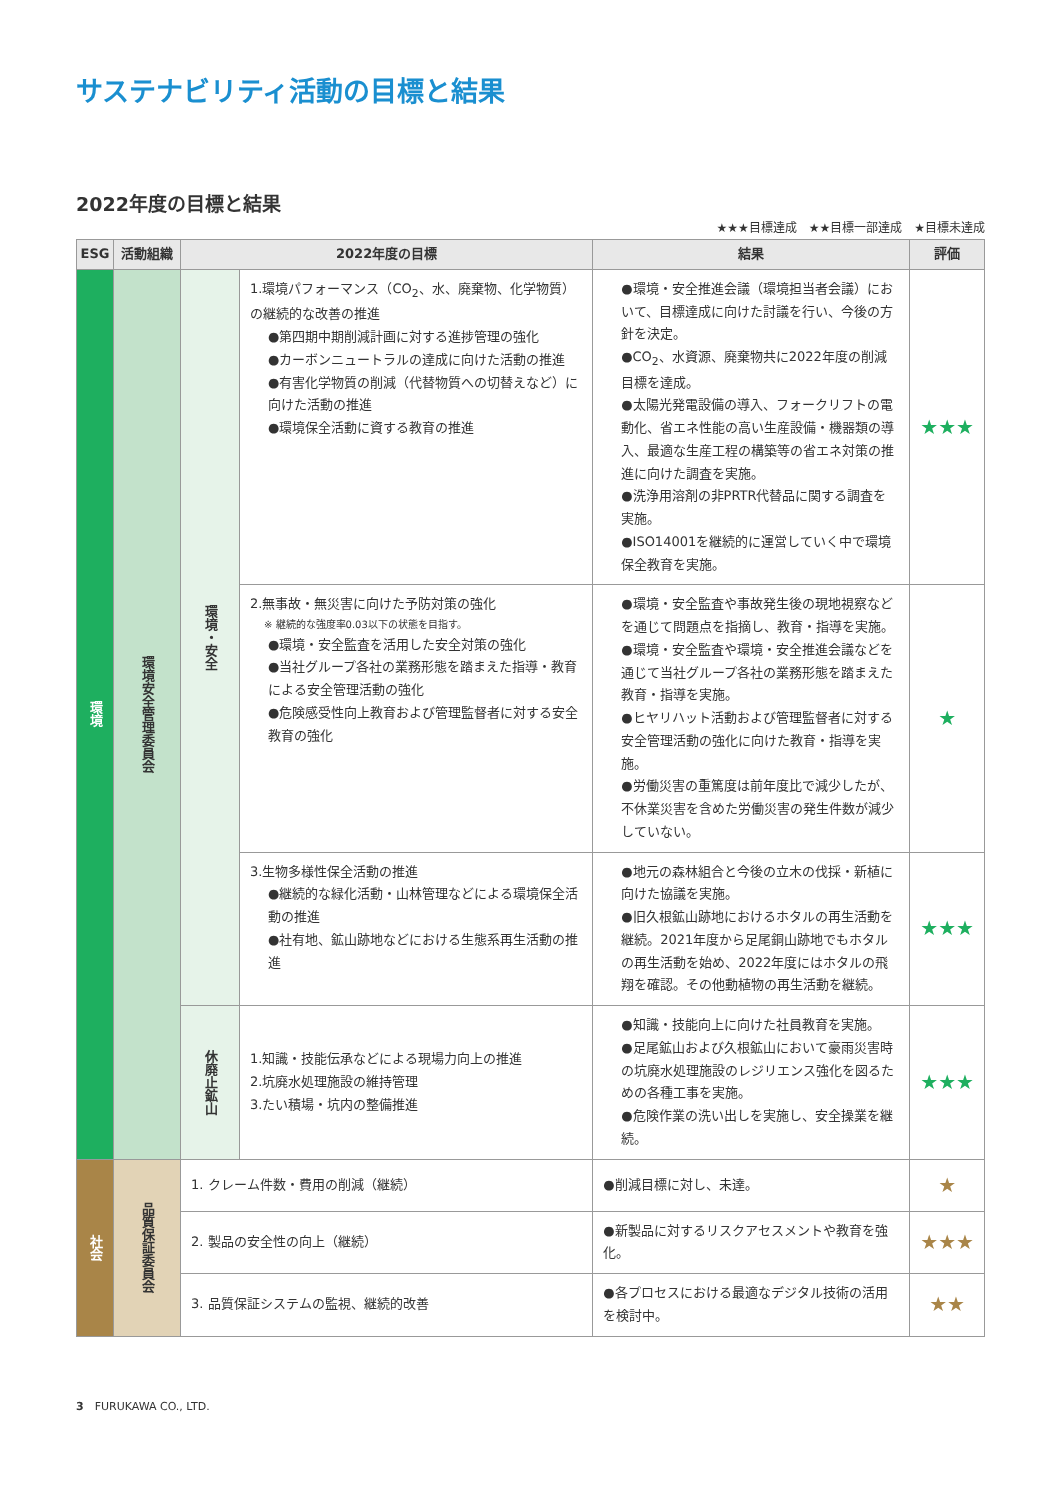サステナビリティ活動の目標と結果
2022年度の目標と結果
★★★目標達成　★★目標一部達成　★目標未達成
| ESG | 活動組織 | 2022年度の目標 | | 結果 | 評価 |
| --- | --- | --- | --- | --- | --- |
| 環境 | 環境安全管理委員会 | 環境・安全 | 1.環境パフォーマンス（CO<sub>2</sub>、水、廃棄物、化学物質）の継続的な改善の推進 ●第四期中期削減計画に対する進捗管理の強化 ●カーボンニュートラルの達成に向けた活動の推進 ●有害化学物質の削減（代替物質への切替えなど）に向けた活動の推進 ●環境保全活動に資する教育の推進 | ●環境・安全推進会議（環境担当者会議）において、目標達成に向けた討議を行い、今後の方針を決定。 ●CO<sub>2</sub>、水資源、廃棄物共に2022年度の削減目標を達成。 ●太陽光発電設備の導入、フォークリフトの電動化、省エネ性能の高い生産設備・機器類の導入、最適な生産工程の構築等の省エネ対策の推進に向けた調査を実施。 ●洗浄用溶剤の非PRTR代替品に関する調査を実施。 ●ISO14001を継続的に運営していく中で環境保全教育を実施。 | ★★★ |
| | | | 2.無事故・無災害に向けた予防対策の強化 ※ 継続的な強度率0.03以下の状態を目指す。 ●環境・安全監査を活用した安全対策の強化 ●当社グループ各社の業務形態を踏まえた指導・教育による安全管理活動の強化 ●危険感受性向上教育および管理監督者に対する安全教育の強化 | ●環境・安全監査や事故発生後の現地視察などを通じて問題点を指摘し、教育・指導を実施。 ●環境・安全監査や環境・安全推進会議などを通じて当社グループ各社の業務形態を踏まえた教育・指導を実施。 ●ヒヤリハット活動および管理監督者に対する安全管理活動の強化に向けた教育・指導を実施。 ●労働災害の重篤度は前年度比で減少したが、不休業災害を含めた労働災害の発生件数が減少していない。 | ★ |
| | | | 3.生物多様性保全活動の推進 ●継続的な緑化活動・山林管理などによる環境保全活動の推進 ●社有地、鉱山跡地などにおける生態系再生活動の推進 | ●地元の森林組合と今後の立木の伐採・新植に向けた協議を実施。 ●旧久根鉱山跡地におけるホタルの再生活動を継続。2021年度から足尾銅山跡地でもホタルの再生活動を始め、2022年度にはホタルの飛翔を確認。その他動植物の再生活動を継続。 | ★★★ |
| | | 休廃止鉱山 | 1.知識・技能伝承などによる現場力向上の推進 2.坑廃水処理施設の維持管理 3.たい積場・坑内の整備推進 | ●知識・技能向上に向けた社員教育を実施。 ●足尾鉱山および久根鉱山において豪雨災害時の坑廃水処理施設のレジリエンス強化を図るための各種工事を実施。 ●危険作業の洗い出しを実施し、安全操業を継続。 | ★★★ |
| 社会 | 品質保証委員会 | 1. クレーム件数・費用の削減（継続） | | ●削減目標に対し、未達。 | ★ |
| | | 2. 製品の安全性の向上（継続） | | ●新製品に対するリスクアセスメントや教育を強化。 | ★★★ |
| | | 3. 品質保証システムの監視、継続的改善 | | ●各プロセスにおける最適なデジタル技術の活用を検討中。 | ★★ |
3　FURUKAWA CO., LTD.